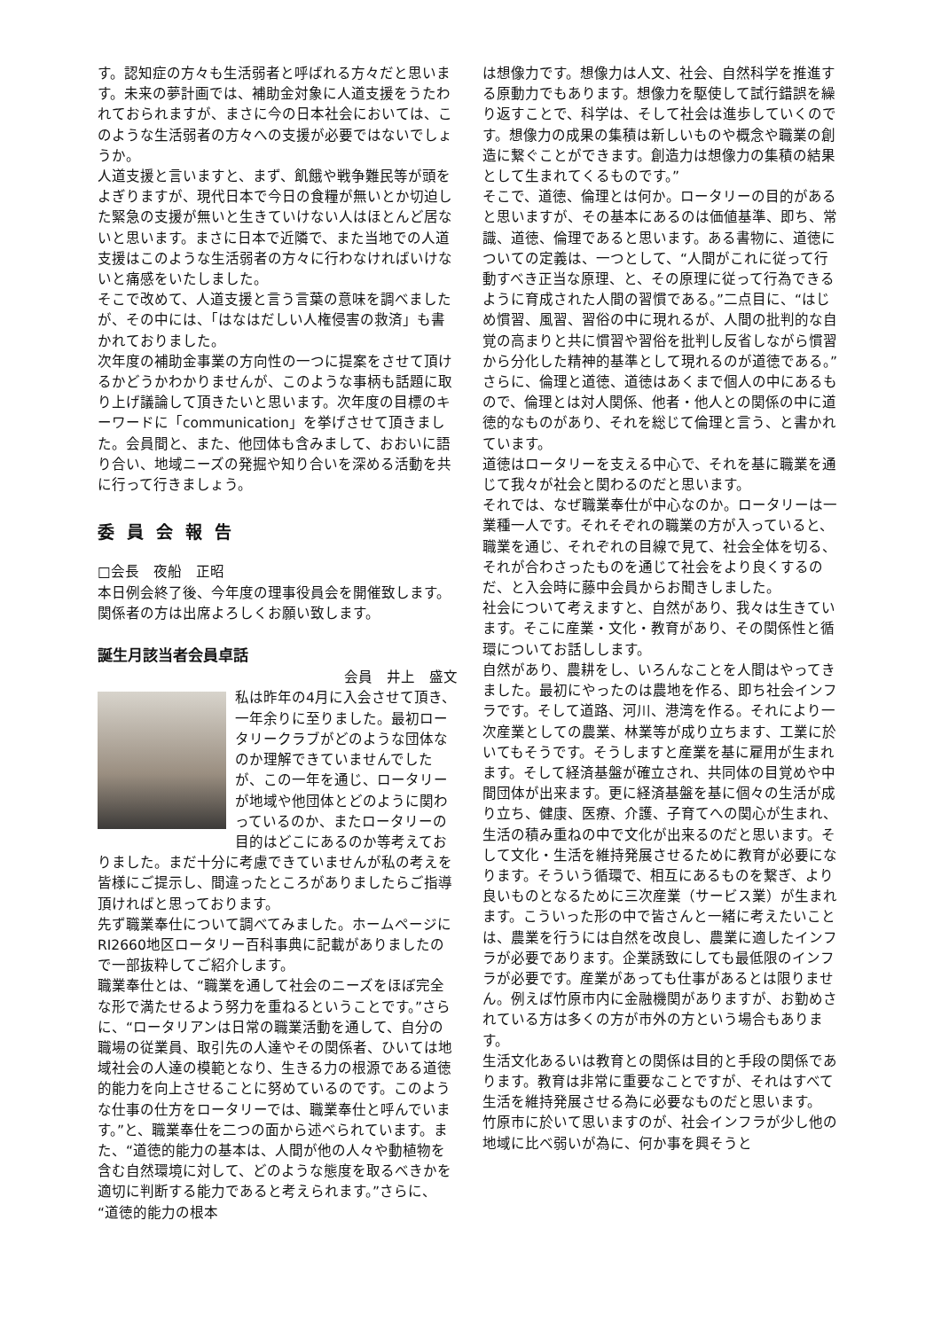す。認知症の方々も生活弱者と呼ばれる方々だと思います。未来の夢計画では、補助金対象に人道支援をうたわれておられますが、まさに今の日本社会においては、このような生活弱者の方々への支援が必要ではないでしょうか。
人道支援と言いますと、まず、飢餓や戦争難民等が頭をよぎりますが、現代日本で今日の食糧が無いとか切迫した緊急の支援が無いと生きていけない人はほとんど居ないと思います。まさに日本で近隣で、また当地での人道支援はこのような生活弱者の方々に行わなければいけないと痛感をいたしました。
そこで改めて、人道支援と言う言葉の意味を調べましたが、その中には、「はなはだしい人権侵害の救済」も書かれておりました。
次年度の補助金事業の方向性の一つに提案をさせて頂けるかどうかわかりませんが、このような事柄も話題に取り上げ議論して頂きたいと思います。次年度の目標のキーワードに「communication」を挙げさせて頂きました。会員間と、また、他団体も含みまして、おおいに語り合い、地域ニーズの発掘や知り合いを深める活動を共に行って行きましょう。
委員会報告
□会長　夜船　正昭
本日例会終了後、今年度の理事役員会を開催致します。関係者の方は出席よろしくお願い致します。
誕生月該当者会員卓話
会員　井上　盛文
私は昨年の4月に入会させて頂き、一年余りに至りました。最初ロータリークラブがどのような団体なのか理解できていませんでしたが、この一年を通じ、ロータリーが地域や他団体とどのように関わっているのか、またロータリーの目的はどこにあるのか等考えておりました。まだ十分に考慮できていませんが私の考えを皆様にご提示し、間違ったところがありましたらご指導頂ければと思っております。
先ず職業奉仕について調べてみました。ホームページにRI2660地区ロータリー百科事典に記載がありましたので一部抜粋してご紹介します。
職業奉仕とは、“職業を通して社会のニーズをほぼ完全な形で満たせるよう努力を重ねるということです。”さらに、“ロータリアンは日常の職業活動を通して、自分の職場の従業員、取引先の人達やその関係者、ひいては地域社会の人達の模範となり、生きる力の根源である道徳的能力を向上させることに努めているのです。このような仕事の仕方をロータリーでは、職業奉仕と呼んでいます。”と、職業奉仕を二つの面から述べられています。また、“道徳的能力の基本は、人間が他の人々や動植物を含む自然環境に対して、どのような態度を取るべきかを適切に判断する能力であると考えられます。”さらに、“道徳的能力の根本
は想像力です。想像力は人文、社会、自然科学を推進する原動力でもあります。想像力を駆使して試行錯誤を繰り返すことで、科学は、そして社会は進歩していくのです。想像力の成果の集積は新しいものや概念や職業の創造に繋ぐことができます。創造力は想像力の集積の結果として生まれてくるものです。”
そこで、道徳、倫理とは何か。ロータリーの目的があると思いますが、その基本にあるのは価値基準、即ち、常識、道徳、倫理であると思います。ある書物に、道徳についての定義は、一つとして、“人間がこれに従って行動すべき正当な原理、と、その原理に従って行為できるように育成された人間の習慣である。”二点目に、“はじめ慣習、風習、習俗の中に現れるが、人間の批判的な自覚の高まりと共に慣習や習俗を批判し反省しながら慣習から分化した精神的基準として現れるのが道徳である。”さらに、倫理と道徳、道徳はあくまで個人の中にあるもので、倫理とは対人関係、他者・他人との関係の中に道徳的なものがあり、それを総じて倫理と言う、と書かれています。
道徳はロータリーを支える中心で、それを基に職業を通じて我々が社会と関わるのだと思います。
それでは、なぜ職業奉仕が中心なのか。ロータリーは一業種一人です。それそぞれの職業の方が入っていると、職業を通じ、それぞれの目線で見て、社会全体を切る、それが合わさったものを通じて社会をより良くするのだ、と入会時に藤中会員からお聞きしました。
社会について考えますと、自然があり、我々は生きています。そこに産業・文化・教育があり、その関係性と循環についてお話しします。
自然があり、農耕をし、いろんなことを人間はやってきました。最初にやったのは農地を作る、即ち社会インフラです。そして道路、河川、港湾を作る。それにより一次産業としての農業、林業等が成り立ちます、工業に於いてもそうです。そうしますと産業を基に雇用が生まれます。そして経済基盤が確立され、共同体の目覚めや中間団体が出来ます。更に経済基盤を基に個々の生活が成り立ち、健康、医療、介護、子育てへの関心が生まれ、生活の積み重ねの中で文化が出来るのだと思います。そして文化・生活を維持発展させるために教育が必要になります。そういう循環で、相互にあるものを繋ぎ、より良いものとなるために三次産業（サービス業）が生まれます。こういった形の中で皆さんと一緒に考えたいことは、農業を行うには自然を改良し、農業に適したインフラが必要であります。企業誘致にしても最低限のインフラが必要です。産業があっても仕事があるとは限りません。例えば竹原市内に金融機関がありますが、お勤めされている方は多くの方が市外の方という場合もあります。
生活文化あるいは教育との関係は目的と手段の関係であります。教育は非常に重要なことですが、それはすべて生活を維持発展させる為に必要なものだと思います。
竹原市に於いて思いますのが、社会インフラが少し他の地域に比べ弱いが為に、何か事を興そうと